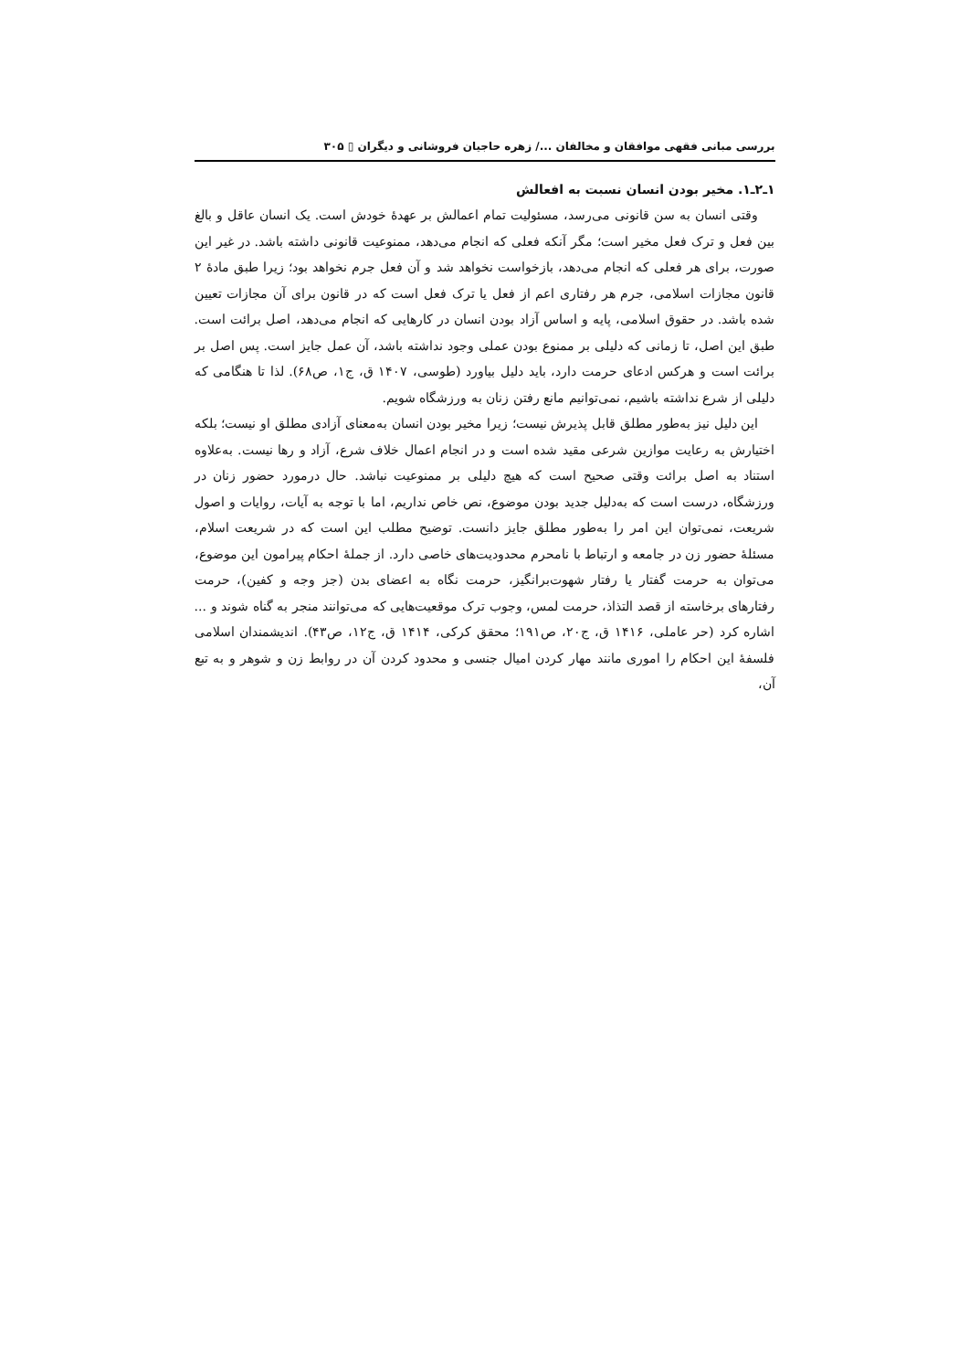بررسی مبانی فقهی موافقان و مخالفان .../ زهره حاجیان فروشانی و دیگران ▯ ۳۰۵
۱ـ۲ـ۱. مخیر بودن انسان نسبت به افعالش
وقتی انسان به سن قانونی می‌رسد، مسئولیت تمام اعمالش بر عهدهٔ خودش است. یک انسان عاقل و بالغ بین فعل و ترک فعل مخیر است؛ مگر آنکه فعلی که انجام می‌دهد، ممنوعیت قانونی داشته باشد. در غیر این صورت، برای هر فعلی که انجام می‌دهد، بازخواست نخواهد شد و آن فعل جرم نخواهد بود؛ زیرا طبق مادهٔ ۲ قانون مجازات اسلامی، جرم هر رفتاری اعم از فعل یا ترک فعل است که در قانون برای آن مجازات تعیین شده باشد. در حقوق اسلامی، پایه و اساس آزاد بودن انسان در کارهایی که انجام می‌دهد، اصل برائت است. طبق این اصل، تا زمانی که دلیلی بر ممنوع بودن عملی وجود نداشته باشد، آن عمل جایز است. پس اصل بر برائت است و هرکس ادعای حرمت دارد، باید دلیل بیاورد (طوسی، ۱۴۰۷ ق، ج۱، ص۶۸). لذا تا هنگامی که دلیلی از شرع نداشته باشیم، نمی‌توانیم مانع رفتن زنان به ورزشگاه شویم.
این دلیل نیز به‌طور مطلق قابل پذیرش نیست؛ زیرا مخیر بودن انسان به‌معنای آزادی مطلق او نیست؛ بلکه اختیارش به رعایت موازین شرعی مقید شده است و در انجام اعمال خلاف شرع، آزاد و رها نیست. به‌علاوه استناد به اصل برائت وقتی صحیح است که هیچ دلیلی بر ممنوعیت نباشد. حال درمورد حضور زنان در ورزشگاه، درست است که به‌دلیل جدید بودن موضوع، نص خاص نداریم، اما با توجه به آیات، روایات و اصول شریعت، نمی‌توان این امر را به‌طور مطلق جایز دانست. توضیح مطلب این است که در شریعت اسلام، مسئلهٔ حضور زن در جامعه و ارتباط با نامحرم محدودیت‌های خاصی دارد. از جملهٔ احکام پیرامون این موضوع، می‌توان به حرمت گفتار یا رفتار شهوت‌برانگیز، حرمت نگاه به اعضای بدن (جز وجه و کفین)، حرمت رفتارهای برخاسته از قصد التذاذ، حرمت لمس، وجوب ترک موقعیت‌هایی که می‌توانند منجر به گناه شوند و ... اشاره کرد (حر عاملی، ۱۴۱۶ ق، ج۲۰، ص۱۹۱؛ محقق کرکی، ۱۴۱۴ ق، ج۱۲، ص۴۳). اندیشمندان اسلامی فلسفهٔ این احکام را اموری مانند مهار کردن امیال جنسی و محدود کردن آن در روابط زن و شوهر و به تبع آن،